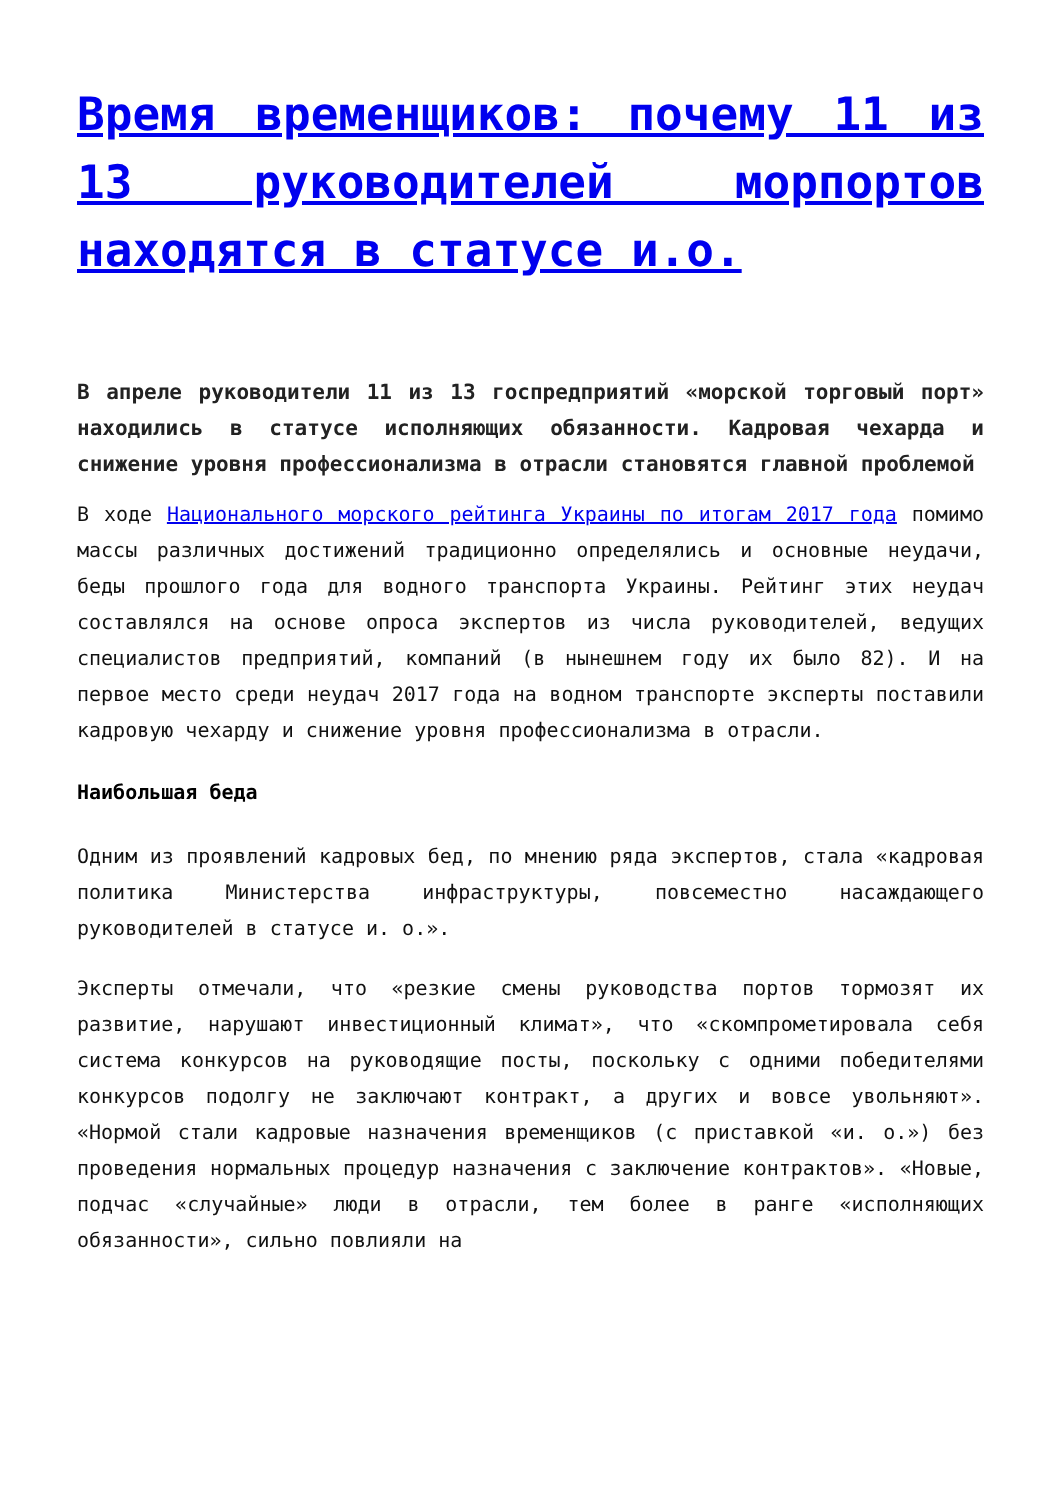Время временщиков: почему 11 из 13 руководителей морпортов находятся в статусе и.о.
В апреле руководители 11 из 13 госпредприятий «морской торговый порт» находились в статусе исполняющих обязанности. Кадровая чехарда и снижение уровня профессионализма в отрасли становятся главной проблемой
В ходе Национального морского рейтинга Украины по итогам 2017 года помимо массы различных достижений традиционно определялись и основные неудачи, беды прошлого года для водного транспорта Украины. Рейтинг этих неудач составлялся на основе опроса экспертов из числа руководителей, ведущих специалистов предприятий, компаний (в нынешнем году их было 82). И на первое место среди неудач 2017 года на водном транспорте эксперты поставили кадровую чехарду и снижение уровня профессионализма в отрасли.
Наибольшая беда
Одним из проявлений кадровых бед, по мнению ряда экспертов, стала «кадровая политика Министерства инфраструктуры, повсеместно насаждающего руководителей в статусе и. о.».
Эксперты отмечали, что «резкие смены руководства портов тормозят их развитие, нарушают инвестиционный климат», что «скомпрометировала себя система конкурсов на руководящие посты, поскольку с одними победителями конкурсов подолгу не заключают контракт, а других и вовсе увольняют». «Нормой стали кадровые назначения временщиков (с приставкой «и. о.») без проведения нормальных процедур назначения с заключение контрактов». «Новые, подчас «случайные» люди в отрасли, тем более в ранге «исполняющих обязанности», сильно повлияли на